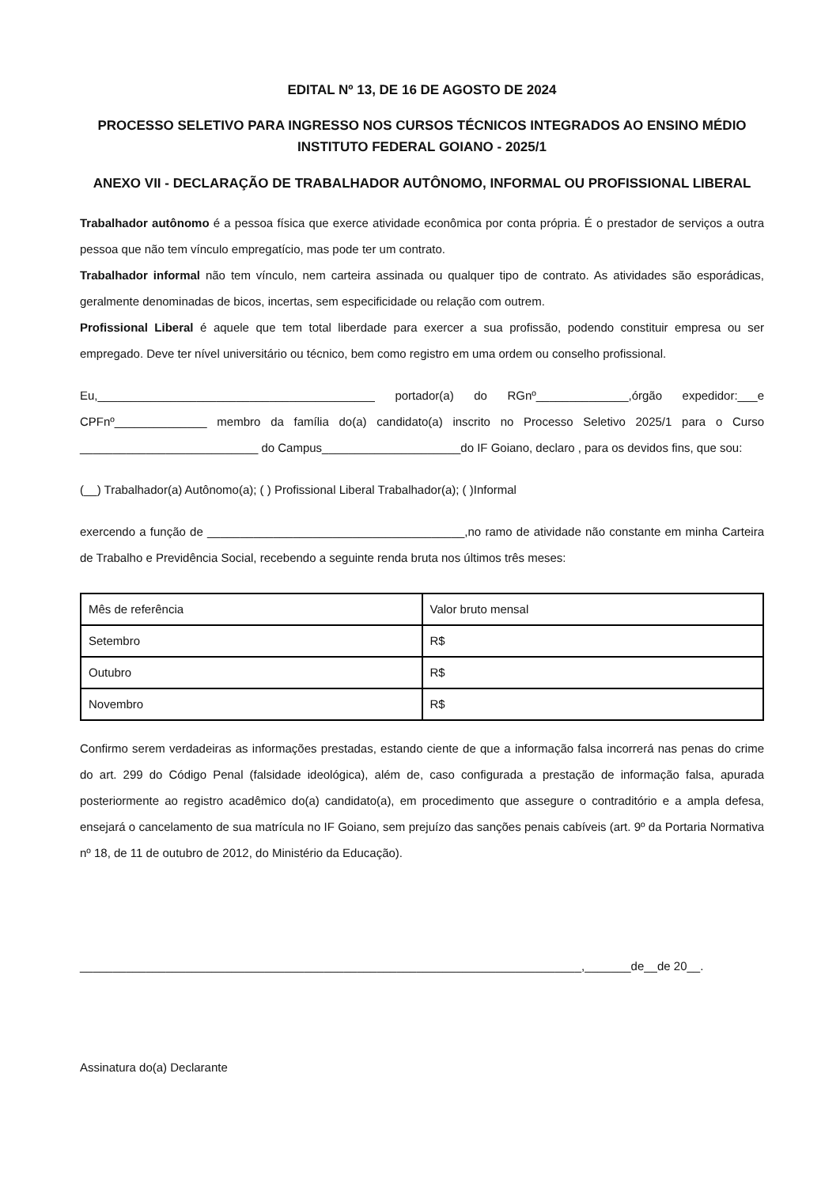EDITAL Nº 13, DE 16 DE AGOSTO DE 2024
PROCESSO SELETIVO PARA INGRESSO NOS CURSOS TÉCNICOS INTEGRADOS AO ENSINO MÉDIO INSTITUTO FEDERAL GOIANO - 2025/1
ANEXO VII - DECLARAÇÃO DE TRABALHADOR AUTÔNOMO, INFORMAL OU PROFISSIONAL LIBERAL
Trabalhador autônomo é a pessoa física que exerce atividade econômica por conta própria. É o prestador de serviços a outra pessoa que não tem vínculo empregatício, mas pode ter um contrato.
Trabalhador informal não tem vínculo, nem carteira assinada ou qualquer tipo de contrato. As atividades são esporádicas, geralmente denominadas de bicos, incertas, sem especificidade ou relação com outrem.
Profissional Liberal é aquele que tem total liberdade para exercer a sua profissão, podendo constituir empresa ou ser empregado. Deve ter nível universitário ou técnico, bem como registro em uma ordem ou conselho profissional.
Eu,__________________________________________ portador(a) do RGnº______________,órgão expedidor:___e CPFnº______________ membro da família do(a) candidato(a) inscrito no Processo Seletivo 2025/1 para o Curso ___________________________ do Campus_____________________do IF Goiano, declaro , para os devidos fins, que sou:
(__) Trabalhador(a) Autônomo(a); ( ) Profissional Liberal Trabalhador(a); ( )Informal
exercendo a função de _______________________________________,no ramo de atividade não constante em minha Carteira de Trabalho e Previdência Social, recebendo a seguinte renda bruta nos últimos três meses:
| Mês de referência | Valor bruto mensal |
| Setembro | R$ |
| Outubro | R$ |
| Novembro | R$ |
Confirmo serem verdadeiras as informações prestadas, estando ciente de que a informação falsa incorrerá nas penas do crime do art. 299 do Código Penal (falsidade ideológica), além de, caso configurada a prestação de informação falsa, apurada posteriormente ao registro acadêmico do(a) candidato(a), em procedimento que assegure o contraditório e a ampla defesa, ensejará o cancelamento de sua matrícula no IF Goiano, sem prejuízo das sanções penais cabíveis (art. 9º da Portaria Normativa nº 18, de 11 de outubro de 2012, do Ministério da Educação).
____________________________________________________________________________,_______de__de 20__.
Assinatura do(a) Declarante